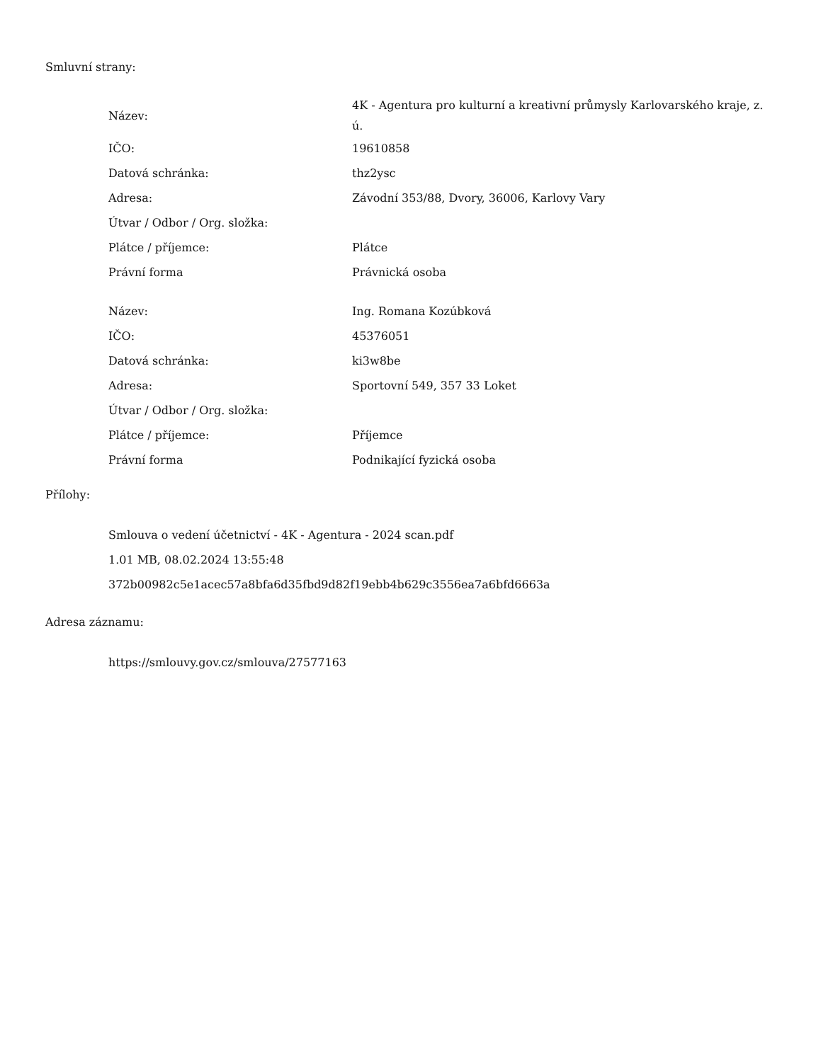Smluvní strany:
| Název: | 4K - Agentura pro kulturní a kreativní průmysly Karlovarského kraje, z. ú. |
| IČO: | 19610858 |
| Datová schránka: | thz2ysc |
| Adresa: | Závodní 353/88, Dvory, 36006, Karlovy Vary |
| Útvar / Odbor / Org. složka: | |
| Plátce / příjemce: | Plátce |
| Právní forma | Právnická osoba |
| Název: | Ing. Romana Kozúbková |
| IČO: | 45376051 |
| Datová schránka: | ki3w8be |
| Adresa: | Sportovní 549, 357 33 Loket |
| Útvar / Odbor / Org. složka: | |
| Plátce / příjemce: | Příjemce |
| Právní forma | Podnikající fyzická osoba |
Přílohy:
Smlouva o vedení účetnictví - 4K - Agentura - 2024 scan.pdf
1.01 MB, 08.02.2024 13:55:48
372b00982c5e1acec57a8bfa6d35fbd9d82f19ebb4b629c3556ea7a6bfd6663a
Adresa záznamu:
https://smlouvy.gov.cz/smlouva/27577163